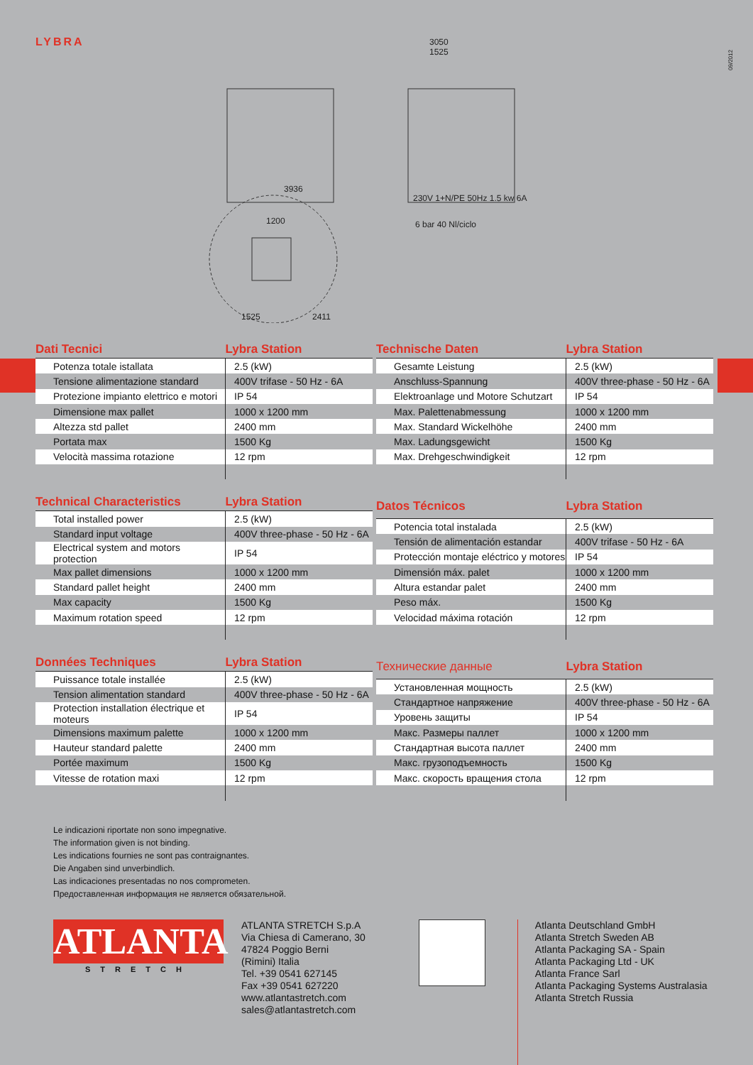LYBRA
09/2012
3936
3050
1525
230V 1+N/PE 50Hz 1.5 kw 6A
6 bar 40 Nl/ciclo
1525
2411
1200
| Dati Tecnici | Lybra Station |
| --- | --- |
| Potenza totale istallata | 2.5 (kW) |
| Tensione alimentazione standard | 400V trifase - 50 Hz - 6A |
| Protezione impianto elettrico e motori | IP 54 |
| Dimensione max pallet | 1000 x 1200 mm |
| Altezza std pallet | 2400 mm |
| Portata max | 1500 Kg |
| Velocità massima rotazione | 12 rpm |
| Technische Daten | Lybra Station |
| --- | --- |
| Gesamte Leistung | 2.5 (kW) |
| Anschluss-Spannung | 400V three-phase - 50 Hz - 6A |
| Elektroanlage und Motore Schutzart | IP 54 |
| Max. Palettenabmessung | 1000 x 1200 mm |
| Max. Standard Wickelhöhe | 2400 mm |
| Max. Ladungsgewicht | 1500 Kg |
| Max. Drehgeschwindigkeit | 12 rpm |
| Technical Characteristics | Lybra Station |
| --- | --- |
| Total installed power | 2.5 (kW) |
| Standard input voltage | 400V three-phase - 50 Hz - 6A |
| Electrical system and motors protection | IP 54 |
| Max pallet dimensions | 1000 x 1200 mm |
| Standard pallet height | 2400 mm |
| Max capacity | 1500 Kg |
| Maximum rotation speed | 12 rpm |
| Datos Técnicos | Lybra Station |
| --- | --- |
| Potencia total instalada | 2.5 (kW) |
| Tensión de alimentación estandar | 400V trifase - 50 Hz - 6A |
| Protección montaje eléctrico y motores | IP 54 |
| Dimensión máx. palet | 1000 x 1200 mm |
| Altura estandar palet | 2400 mm |
| Peso máx. | 1500 Kg |
| Velocidad máxima rotación | 12 rpm |
| Données Techniques | Lybra Station |
| --- | --- |
| Puissance totale installée | 2.5 (kW) |
| Tension alimentation standard | 400V three-phase - 50 Hz - 6A |
| Protection installation électrique et moteurs | IP 54 |
| Dimensions maximum palette | 1000 x 1200 mm |
| Hauteur standard palette | 2400 mm |
| Portée maximum | 1500 Kg |
| Vitesse de rotation maxi | 12 rpm |
| Технические данные | Lybra Station |
| --- | --- |
| Установленная мощность | 2.5 (kW) |
| Стандартное напряжение | 400V three-phase - 50 Hz - 6A |
| Уровень защиты | IP 54 |
| Макс. Размеры паллет | 1000 x 1200 mm |
| Стандартная высота паллет | 2400 mm |
| Макс. грузоподъемность | 1500 Kg |
| Макс. скорость вращения стола | 12 rpm |
Le indicazioni riportate non sono impegnative.
The information given is not binding.
Les indications fournies ne sont pas contraignantes.
Die Angaben sind unverbindlich.
Las indicaciones presentadas no nos comprometen.
Предоставленная информация не является обязательной.
ATLANTA
STRETCH
ATLANTA STRETCH S.p.A
Via Chiesa di Camerano, 30
47824 Poggio Berni
(Rimini) Italia
Tel. +39 0541 627145
Fax +39 0541 627220
www.atlantastretch.com
sales@atlantastretch.com
Atlanta Deutschland GmbH
Atlanta Stretch Sweden AB
Atlanta Packaging SA - Spain
Atlanta Packaging Ltd - UK
Atlanta France Sarl
Atlanta Packaging Systems Australasia
Atlanta Stretch Russia